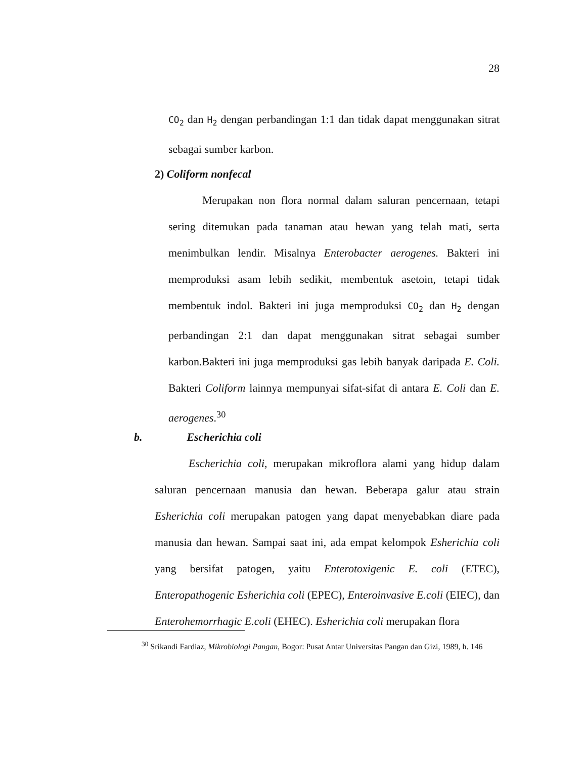28
CO<sub>2</sub> dan H<sub>2</sub> dengan perbandingan 1:1 dan tidak dapat menggunakan sitrat sebagai sumber karbon.
2) Coliform nonfecal
Merupakan non flora normal dalam saluran pencernaan, tetapi sering ditemukan pada tanaman atau hewan yang telah mati, serta menimbulkan lendir. Misalnya Enterobacter aerogenes. Bakteri ini memproduksi asam lebih sedikit, membentuk asetoin, tetapi tidak membentuk indol. Bakteri ini juga memproduksi CO<sub>2</sub> dan H<sub>2</sub> dengan perbandingan 2:1 dan dapat menggunakan sitrat sebagai sumber karbon.Bakteri ini juga memproduksi gas lebih banyak daripada E. Coli. Bakteri Coliform lainnya mempunyai sifat-sifat di antara E. Coli dan E. aerogenes.<sup>30</sup>
b. Escherichia coli
Escherichia coli, merupakan mikroflora alami yang hidup dalam saluran pencernaan manusia dan hewan. Beberapa galur atau strain Esherichia coli merupakan patogen yang dapat menyebabkan diare pada manusia dan hewan. Sampai saat ini, ada empat kelompok Esherichia coli yang bersifat patogen, yaitu Enterotoxigenic E. coli (ETEC), Enteropathogenic Esherichia coli (EPEC), Enteroinvasive E.coli (EIEC), dan Enterohemorrhagic E.coli (EHEC). Esherichia coli merupakan flora
<sup>30</sup> Srikandi Fardiaz, Mikrobiologi Pangan, Bogor: Pusat Antar Universitas Pangan dan Gizi, 1989, h. 146